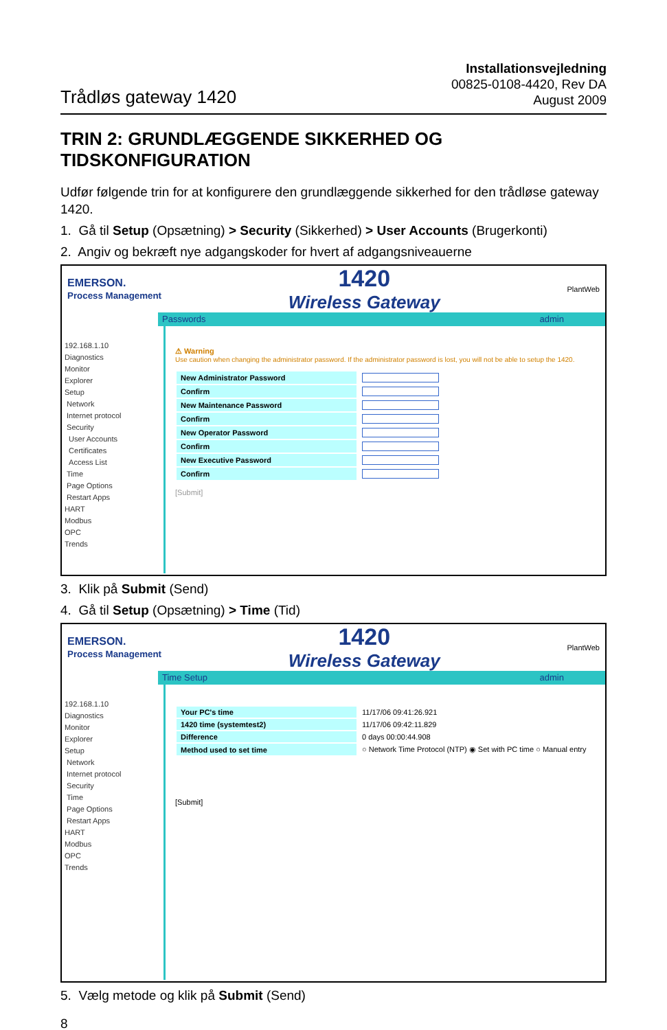Trådløs gateway 1420
Installationsvejledning
00825-0108-4420, Rev DA
August 2009
TRIN 2: GRUNDLÆGGENDE SIKKERHED OG TIDSKONFIGURATION
Udfør følgende trin for at konfigurere den grundlæggende sikkerhed for den trådløse gateway 1420.
1. Gå til Setup (Opsætning) > Security (Sikkerhed) > User Accounts (Brugerkonti)
2. Angiv og bekræft nye adgangskoder for hvert af adgangsniveauerne
EMERSON.
Process Management
1420
Wireless Gateway
PlantWeb
Passwords admin
192.168.1.10
Diagnostics
Monitor
Explorer
Setup
Network
Internet protocol
Security
User Accounts
Certificates
Access List
Time
Page Options
Restart Apps
HART
Modbus
OPC
Trends
⚠ Warning
Use caution when changing the administrator password. If the administrator password is lost, you will not be able to setup the 1420.
| New Administrator Password | |
| Confirm | |
| New Maintenance Password | |
| Confirm | |
| New Operator Password | |
| Confirm | |
| New Executive Password | |
| Confirm | |
[Submit]
3. Klik på Submit (Send)
4. Gå til Setup (Opsætning) > Time (Tid)
EMERSON.
Process Management
1420
Wireless Gateway
PlantWeb
Time Setup admin
192.168.1.10
Diagnostics
Monitor
Explorer
Setup
Network
Internet protocol
Security
Time
Page Options
Restart Apps
HART
Modbus
OPC
Trends
| Your PC's time | 11/17/06 09:41:26.921 |
| 1420 time (systemtest2) | 11/17/06 09:42:11.829 |
| Difference | 0 days 00:00:44.908 |
| Method used to set time | ○ Network Time Protocol (NTP) ◉ Set with PC time ○ Manual entry |
[Submit]
5. Vælg metode og klik på Submit (Send)
8